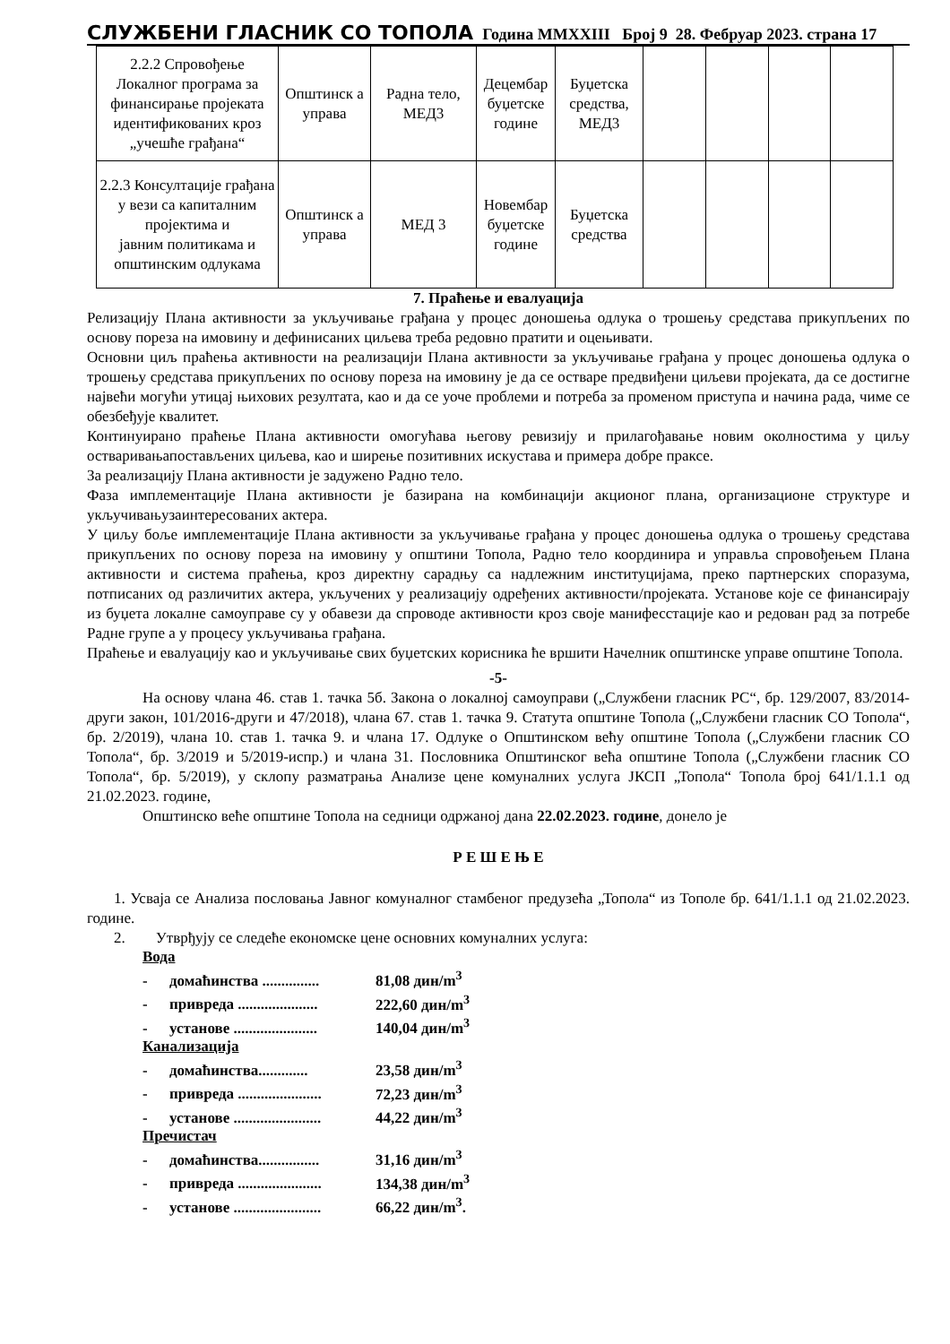СЛУЖБЕНИ ГЛАСНИК СО ТОПОЛА Година MMXXIII Број 9 28. Фебруар 2023. страна 17
| 2.2.2 Спровођење Локалног програма за финансирање пројеката идентификованих кроз „учешће грађана“ | Општинск а управа | Радна тело, МЕД3 | Децембар буџетске године | Буџетска средства, МЕД3 | | | | |
| 2.2.3 Консултације грађана у вези са капиталним пројектима и јавним политикама и општинским одлукама | Општинск а управа | МЕД 3 | Новембар буџетске године | Буџетска средства | | | | |
7. Праћење и евалуација
Релизацију Плана активности за укључивање грађана у процес доношења одлука о трошењу средстава прикупљених по основу пореза на имовину и дефинисаних циљева треба редовно пратити и оцењивати.
Основни циљ праћења активности на реализацији Плана активности за укључивање грађана у процес доношења одлука о трошењу средстава прикупљених по основу пореза на имовину је да се остваре предвиђени циљеви пројеката, да се достигне највећи могући утицај њихових резултата, као и да се уоче проблеми и потреба за променом приступа и начина рада, чиме се обезбеђује квалитет.
Континуирано праћење Плана активности омогућава његову ревизију и прилагођавање новим околностима у циљу остваривањапостављених циљева, као и ширење позитивних искустава и примера добре праксе.
За реализацију Плана активности је задужено Радно тело.
Фаза имплементације Плана активности је базирана на комбинацији акционог плана, организационе структуре и укључивањузаинтересованих актера.
У циљу боље имплементације Плана активности за укључивање грађана у процес доношења одлука о трошењу средстава прикупљених по основу пореза на имовину у општини Топола, Радно тело координира и управља спровођењем Плана активности и система праћења, кроз директну сарадњу са надлежним институцијама, преко партнерских споразума, потписаних од различитих актера, укључених у реализацију одређених активности/пројеката. Установе које се финансирају из буџета локалне самоуправе су у обавези да спроводе активности кроз своје манифесстације као и редован рад за потребе Радне групе а у процесу укључивања грађана.
Праћење и евалуацију као и укључивање свих буџетских корисника ће вршити Начелник општинске управе општине Топола.
-5-
На основу члана 46. став 1. тачка 5б. Закона о локалној самоуправи („Службени гласник РС“, бр. 129/2007, 83/2014-други закон, 101/2016-други и 47/2018), члана 67. став 1. тачка 9. Статута општине Топола („Службени гласник СО Топола“, бр. 2/2019), члана 10. став 1. тачка 9. и члана 17. Одлуке о Општинском већу општине Топола („Службени гласник СО Топола“, бр. 3/2019 и 5/2019-испр.) и члана 31. Пословника Општинског већа општине Топола („Службени гласник СО Топола“, бр. 5/2019), у склопу разматрања Анализе цене комуналних услуга ЈКСП „Топола“ Топола број 641/1.1.1 од 21.02.2023. године,
Општинско веће општине Топола на седници одржаној дана 22.02.2023. године, донело је
Р Е Ш Е Њ Е
1. Усваја се Анализа пословања Јавног комуналног стамбеног предузећа „Топола“ из Тополе бр. 641/1.1.1 од 21.02.2023. године.
2. Утврђују се следеће економске цене основних комуналних услуга:
Вода
- домаћинства ............... 81,08 дин/m<sup>3</sup>
- привреда ..................... 222,60 дин/m<sup>3</sup>
- установе ...................... 140,04 дин/m<sup>3</sup>
Канализација
- домаћинства............. 23,58 дин/m<sup>3</sup>
- привреда ...................... 72,23 дин/m<sup>3</sup>
- установе ....................... 44,22 дин/m<sup>3</sup>
Пречистач
- домаћинства................ 31,16 дин/m<sup>3</sup>
- привреда ...................... 134,38 дин/m<sup>3</sup>
- установе ....................... 66,22 дин/m<sup>3</sup>.